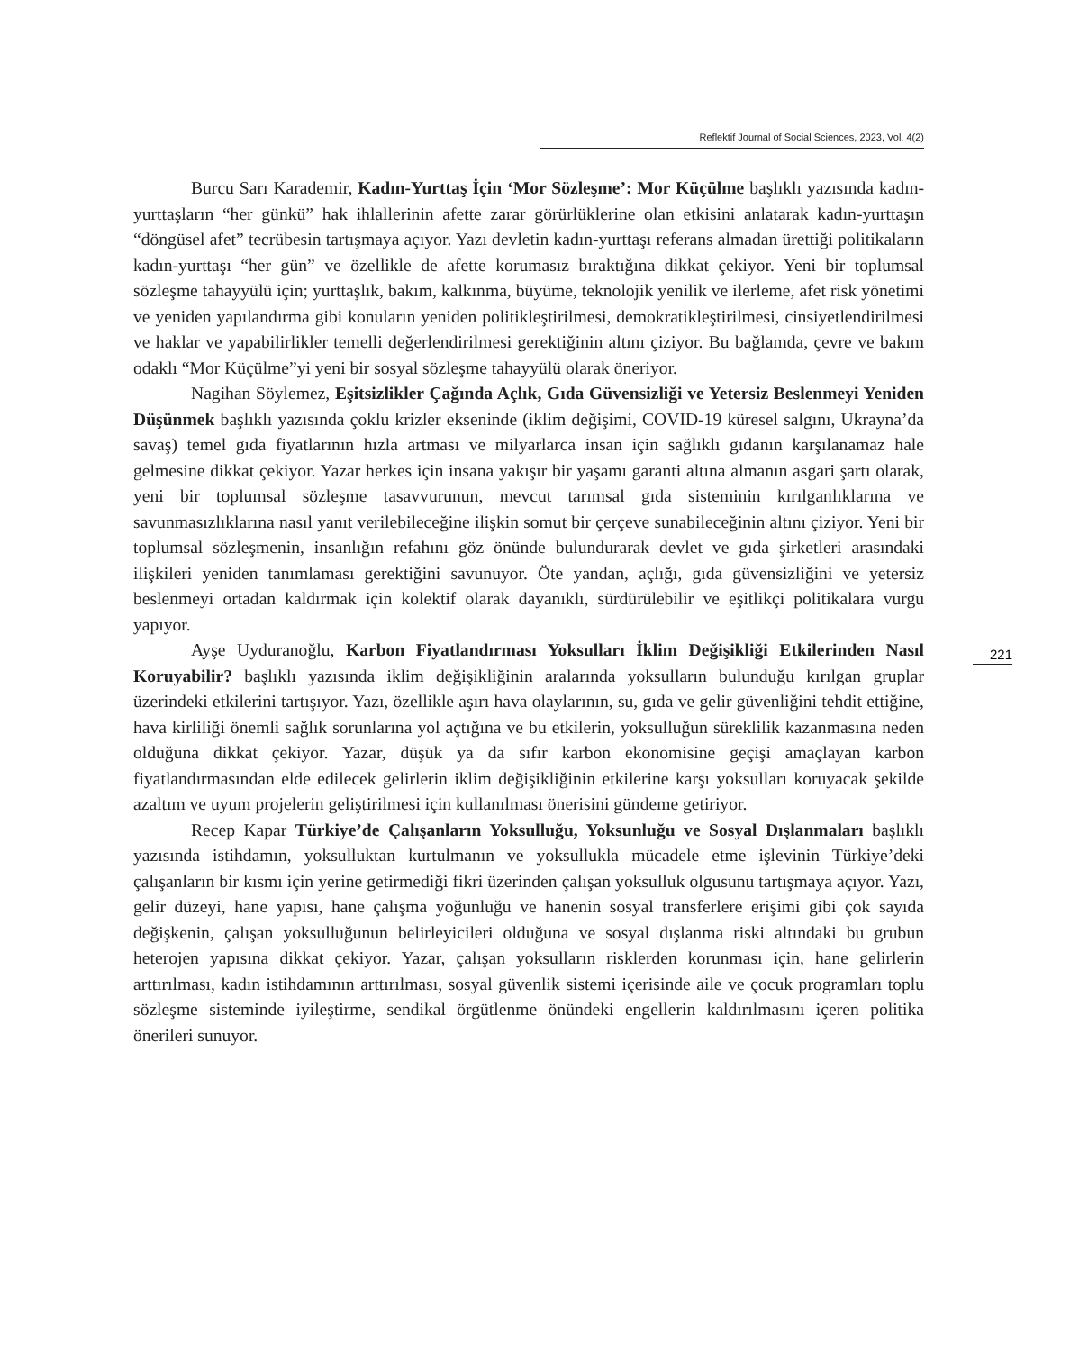Reflektif Journal of Social Sciences, 2023, Vol. 4(2)
221
Burcu Sarı Karademir, Kadın-Yurttaş İçin ‘Mor Sözleşme’: Mor Küçülme başlıklı yazısında kadın- yurttaşların “her günkü” hak ihlallerinin afette zarar görürlüklerine olan etkisini anlatarak kadın-yurttaşın “döngüsel afet” tecrübesin tartışmaya açıyor. Yazı devletin kadın-yurttaşı referans almadan ürettiği politikaların kadın-yurttaşı “her gün” ve özellikle de afette korumasız bıraktığına dikkat çekiyor. Yeni bir toplumsal sözleşme tahayyülü için; yurttaşlık, bakım, kalkınma, büyüme, teknolojik yenilik ve ilerleme, afet risk yönetimi ve yeniden yapılandırma gibi konuların yeniden politikleştirilmesi, demokratikleştirilmesi, cinsiyetlendirilmesi ve haklar ve yapabilirlikler temelli değerlendirilmesi gerektiğinin altını çiziyor. Bu bağlamda, çevre ve bakım odaklı “Mor Küçülme”yi yeni bir sosyal sözleşme tahayyülü olarak öneriyor.
Nagihan Söylemez, Eşitsizlikler Çağında Açlık, Gıda Güvensizliği ve Yetersiz Beslenmeyi Yeniden Düşünmek başlıklı yazısında çoklu krizler ekseninde (iklim değişimi, COVID-19 küresel salgını, Ukrayna’da savaş) temel gıda fiyatlarının hızla artması ve milyarlarca insan için sağlıklı gıdanın karşılanamaz hale gelmesine dikkat çekiyor. Yazar herkes için insana yakışır bir yaşamı garanti altına almanın asgari şartı olarak, yeni bir toplumsal sözleşme tasavvurunun, mevcut tarımsal gıda sisteminin kırılganlıklarına ve savunmasızlıklarına nasıl yanıt verilebileceğine ilişkin somut bir çerçeve sunabileceğinin altını çiziyor. Yeni bir toplumsal sözleşmenin, insanlığın refahını göz önünde bulundurarak devlet ve gıda şirketleri arasındaki ilişkileri yeniden tanımlaması gerektiğini savunuyor. Öte yandan, açlığı, gıda güvensizliğini ve yetersiz beslenmeyi ortadan kaldırmak için kolektif olarak dayanıklı, sürdürülebilir ve eşitlikçi politikalara vurgu yapıyor.
Ayşe Uyduranoğlu, Karbon Fiyatlandırması Yoksulları İklim Değişikliği Etkilerinden Nasıl Koruyabilir? başlıklı yazısında iklim değişikliğinin aralarında yoksulların bulunduğu kırılgan gruplar üzerindeki etkilerini tartışıyor. Yazı, özellikle aşırı hava olaylarının, su, gıda ve gelir güvenliğini tehdit ettiğine, hava kirliliği önemli sağlık sorunlarına yol açtığına ve bu etkilerin, yoksulluğun süreklilik kazanmasına neden olduğuna dikkat çekiyor. Yazar, düşük ya da sıfır karbon ekonomisine geçişi amaçlayan karbon fiyatlandırmasından elde edilecek gelirlerin iklim değişikliğinin etkilerine karşı yoksulları koruyacak şekilde azaltım ve uyum projelerin geliştirilmesi için kullanılması önerisini gündeme getiriyor.
Recep Kapar Türkiye’de Çalışanların Yoksulluğu, Yoksunluğu ve Sosyal Dışlanmaları başlıklı yazısında istihdamın, yoksulluktan kurtulmanın ve yoksullukla mücadele etme işlevinin Türkiye’deki çalışanların bir kısmı için yerine getirmediği fikri üzerinden çalışan yoksulluk olgusunu tartışmaya açıyor. Yazı, gelir düzeyi, hane yapısı, hane çalışma yoğunluğu ve hanenin sosyal transferlere erişimi gibi çok sayıda değişkenin, çalışan yoksulluğunun belirleyicileri olduğuna ve sosyal dışlanma riski altındaki bu grubun heterojen yapısına dikkat çekiyor. Yazar, çalışan yoksulların risklerden korunması için, hane gelirlerin arttırılması, kadın istihdamının arttırılması, sosyal güvenlik sistemi içerisinde aile ve çocuk programları toplu sözleşme sisteminde iyileştirme, sendikal örgütlenme önündeki engellerin kaldırılmasını içeren politika önerileri sunuyor.